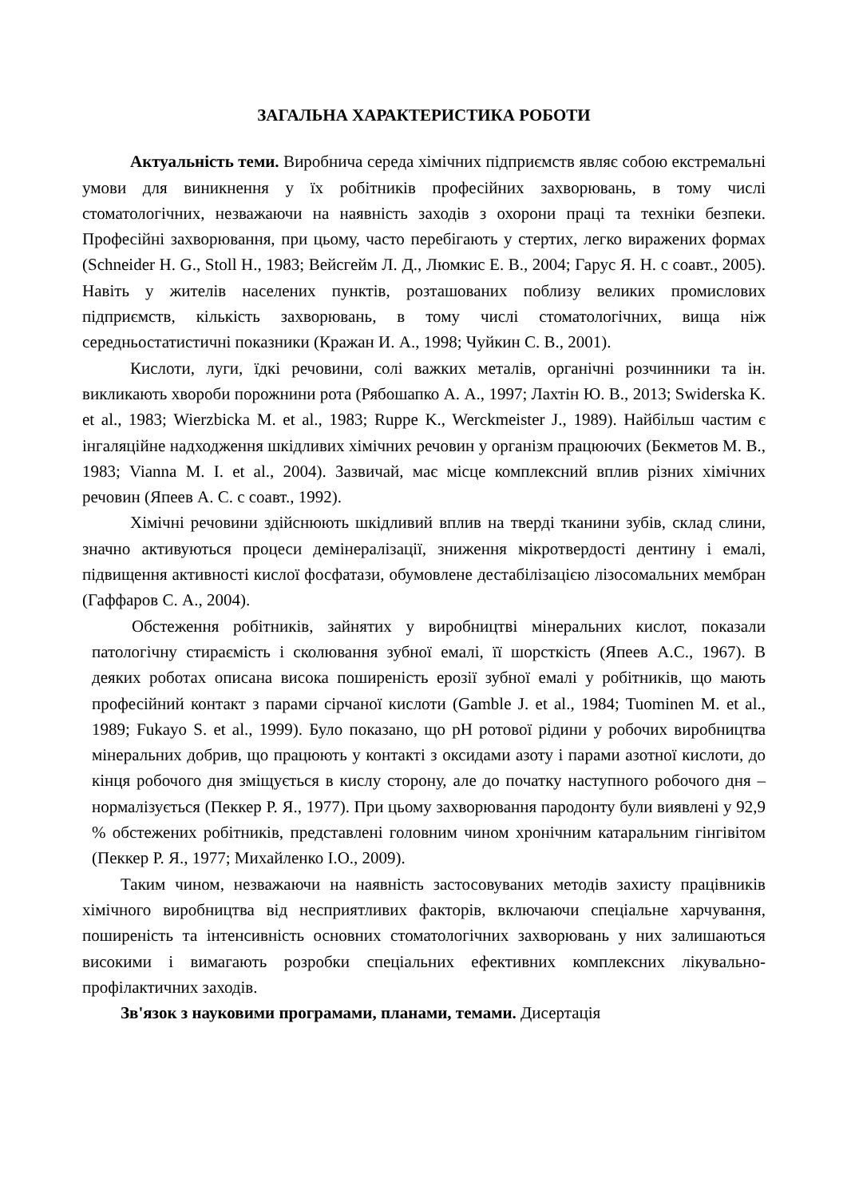ЗАГАЛЬНА ХАРАКТЕРИСТИКА РОБОТИ
Актуальність теми. Виробнича середа хімічних підприємств являє собою екстремальні умови для виникнення у їх робітників професійних захворювань, в тому числі стоматологічних, незважаючи на наявність заходів з охорони праці та техніки безпеки. Професійні захворювання, при цьому, часто перебігають у стертих, легко виражених формах (Schneider H. G., Stoll H., 1983; Вейсгейм Л. Д., Люмкис Е. В., 2004; Гарус Я. Н. с соавт., 2005). Навіть у жителів населених пунктів, розташованих поблизу великих промислових підприємств, кількість захворювань, в тому числі стоматологічних, вища ніж середньостатистичні показники (Кражан И. А., 1998; Чуйкин С. В., 2001).
Кислоти, луги, їдкі речовини, солі важких металів, органічні розчинники та ін. викликають хвороби порожнини рота (Рябошапко А. А., 1997; Лахтін Ю. В., 2013; Swiderska K. et al., 1983; Wierzbicka M. et al., 1983; Ruppe K., Werckmeister J., 1989). Найбільш частим є інгаляційне надходження шкідливих хімічних речовин у організм працюючих (Бекметов М. В., 1983; Vianna M. I. et al., 2004). Зазвичай, має місце комплексний вплив різних хімічних речовин (Япеев А. С. с соавт., 1992).
Хімічні речовини здійснюють шкідливий вплив на тверді тканини зубів, склад слини, значно активуються процеси демінералізації, зниження мікротвердості дентину і емалі, підвищення активності кислої фосфатази, обумовлене дестабілізацією лізосомальних мембран (Гаффаров С. А., 2004).
Обстеження робітників, зайнятих у виробництві мінеральних кислот, показали патологічну стираємість і сколювання зубної емалі, її шорсткість (Япеев А.С., 1967). В деяких роботах описана висока поширеність ерозії зубної емалі у робітників, що мають професійний контакт з парами сірчаної кислоти (Gamble J. et al., 1984; Tuominen M. et al., 1989; Fukayo S. et al., 1999). Було показано, що pH ротової рідини у робочих виробництва мінеральних добрив, що працюють у контакті з оксидами азоту і парами азотної кислоти, до кінця робочого дня зміщується в кислу сторону, але до початку наступного робочого дня – нормалізується (Пеккер Р. Я., 1977). При цьому захворювання пародонту були виявлені у 92,9 % обстежених робітників, представлені головним чином хронічним катаральним гінгівітом (Пеккер Р. Я., 1977; Михайленко І.О., 2009).
Таким чином, незважаючи на наявність застосовуваних методів захисту працівників хімічного виробництва від несприятливих факторів, включаючи спеціальне харчування, поширеність та інтенсивність основних стоматологічних захворювань у них залишаються високими і вимагають розробки спеціальних ефективних комплексних лікувально-профілактичних заходів.
Зв'язок з науковими програмами, планами, темами. Дисертація